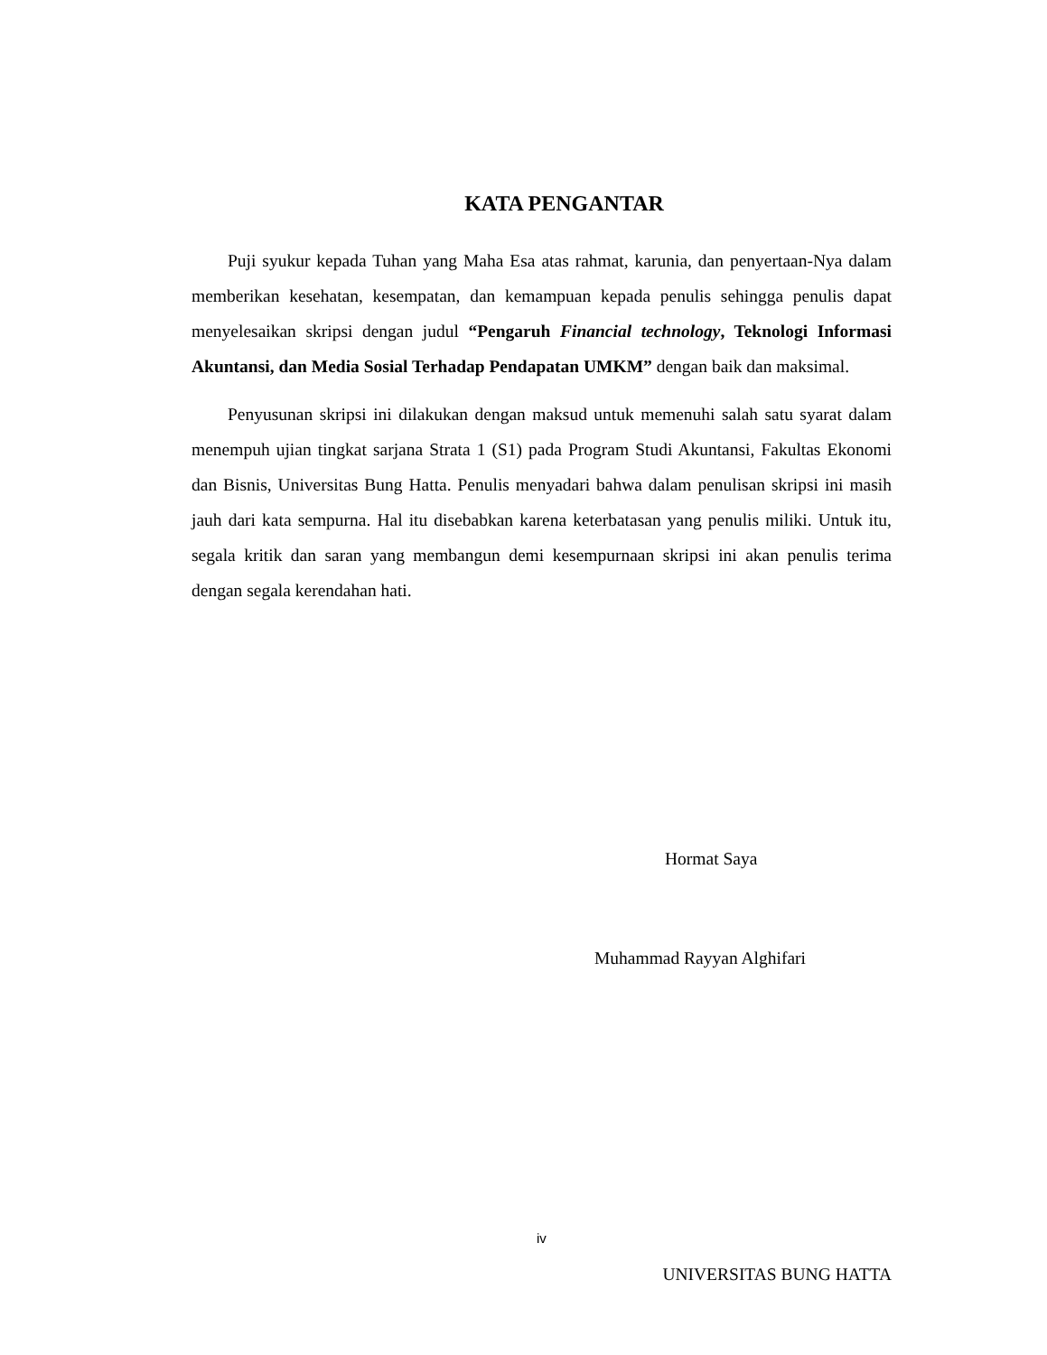KATA PENGANTAR
Puji syukur kepada Tuhan yang Maha Esa atas rahmat, karunia, dan penyertaan-Nya dalam memberikan kesehatan, kesempatan, dan kemampuan kepada penulis sehingga penulis dapat menyelesaikan skripsi dengan judul “Pengaruh Financial technology, Teknologi Informasi Akuntansi, dan Media Sosial Terhadap Pendapatan UMKM” dengan baik dan maksimal.
Penyusunan skripsi ini dilakukan dengan maksud untuk memenuhi salah satu syarat dalam menempuh ujian tingkat sarjana Strata 1 (S1) pada Program Studi Akuntansi, Fakultas Ekonomi dan Bisnis, Universitas Bung Hatta. Penulis menyadari bahwa dalam penulisan skripsi ini masih jauh dari kata sempurna. Hal itu disebabkan karena keterbatasan yang penulis miliki. Untuk itu, segala kritik dan saran yang membangun demi kesempurnaan skripsi ini akan penulis terima dengan segala kerendahan hati.
Hormat Saya
Muhammad Rayyan Alghifari
iv
UNIVERSITAS BUNG HATTA